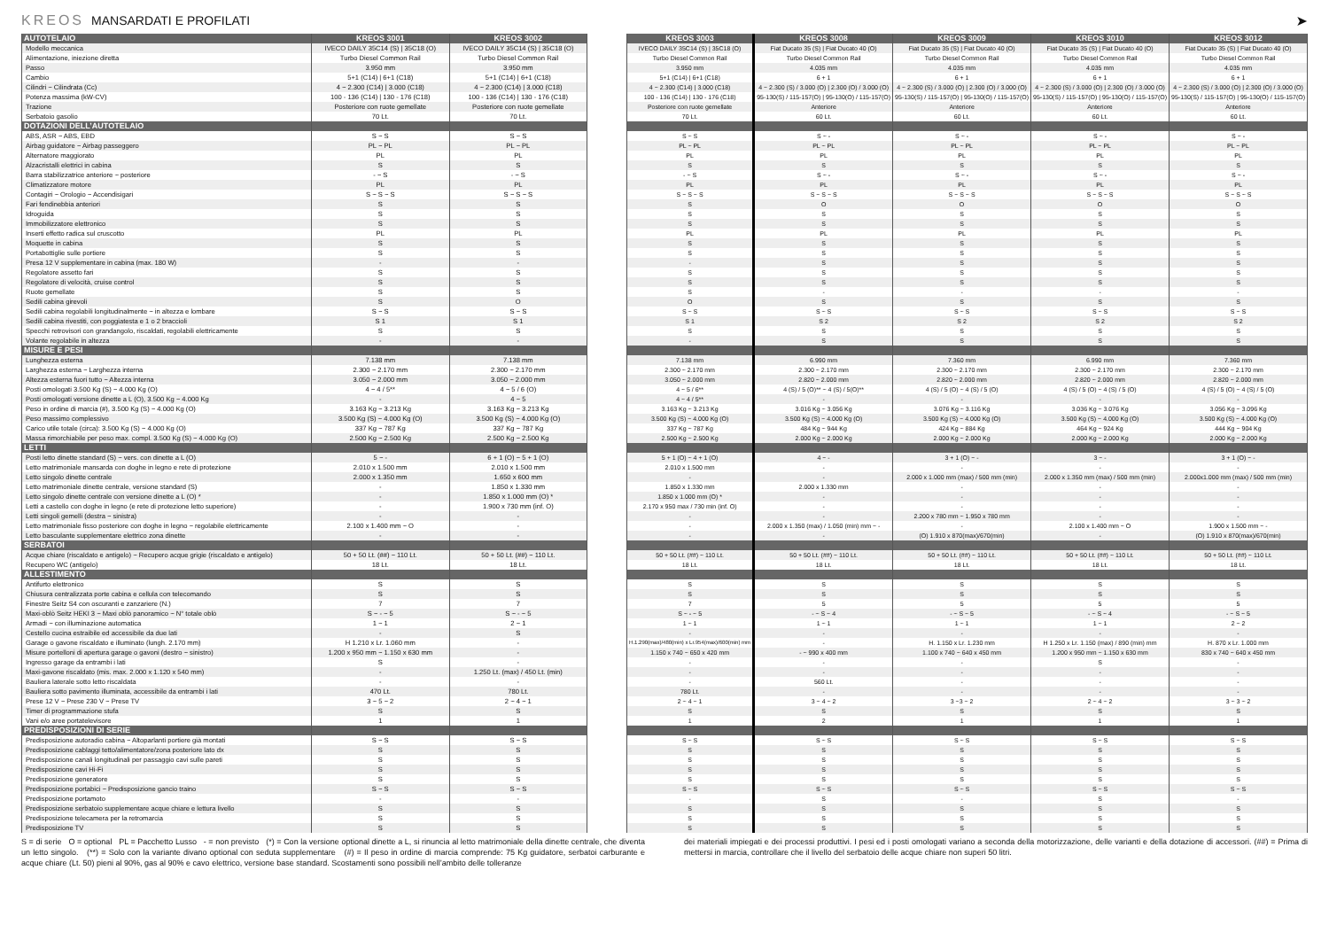KREOS MANSARDATI E PROFILATI ➤
| AUTOTELAIO | KREOS 3001 | KREOS 3002 |
| --- | --- | --- |
| Modello meccanica | IVECO DAILY 35C14 (S) / 35C18 (O) | IVECO DAILY 35C14 (S) / 35C18 (O) |
| Alimentazione, iniezione diretta | Turbo Diesel Common Rail | Turbo Diesel Common Rail |
| Passo | 3.950 mm | 3.950 mm |
| Cambio | 5+1 (C14) / 6+1 (C18) | 5+1 (C14) / 6+1 (C18) |
| Cilindri ~ Cilindrata (Cc) | 4 ~ 2.300 (C14) / 3.000 (C18) | 4 ~ 2.300 (C14) / 3.000 (C18) |
| Potenza massima (kW-CV) | 100 - 136 (C14) / 130 - 176 (C18) | 100 - 136 (C14) / 130 - 176 (C18) |
| Trazione | Posteriore con ruote gemellate | Posteriore con ruote gemellate |
| Serbatoio gasolio | 70 Lt. | 70 Lt. |
| DOTAZIONI DELL’AUTOTELAIO | | |
| ABS, ASR ~ ABS, EBD | S ~ S | S ~ S |
| Airbag guidatore ~ Airbag passeggero | PL ~ PL | PL ~ PL |
| Alternatore maggiorato | PL | PL |
| Alzacristalli elettrici in cabina | S | S |
| Barra stabilizzatrice anteriore ~ posteriore | - ~ S | - ~ S |
| Climatizzatore motore | PL | PL |
| Contagiri ~ Orologio ~ Accendisigari | S ~ S ~ S | S ~ S ~ S |
| Fari fendinebbia anteriori | S | S |
| Idroguida | S | S |
| Immobilizzatore elettronico | S | S |
| Inserti effetto radica sul cruscotto | PL | PL |
| Moquette in cabina | S | S |
| Portabottiglie sulle portiere | S | S |
| Presa 12 V supplementare in cabina (max. 180 W) | - | - |
| Regolatore assetto fari | S | S |
| Regolatore di velocità, cruise control | S | S |
| Ruote gemellate | S | S |
| Sedili cabina girevoli | S | O |
| Sedili cabina regolabili longitudinalmente ~ in altezza e lombare | S ~ S | S ~ S |
| Sedili cabina rivestiti, con poggiatesta e 1 o 2 braccioli | S 1 | S 1 |
| Specchi retrovisori con grandangolo, riscaldati, regolabili elettricamente | S | S |
| Volante regolabile in altezza | - | - |
| MISURE E PESI | | |
| Lunghezza esterna | 7.138 mm | 7.138 mm |
| Larghezza esterna ~ Larghezza interna | 2.300 ~ 2.170 mm | 2.300 ~ 2.170 mm |
| Altezza esterna fuori tutto ~ Altezza interna | 3.050 ~ 2.000 mm | 3.050 ~ 2.000 mm |
| Posti omologati 3.500 Kg (S) ~ 4.000 Kg (O) | 4 ~ 4 / 5** | 4 ~ 5 / 6 (O) |
| Posti omologati versione dinette a L (O), 3.500 Kg ~ 4.000 Kg | - | 4 ~ 5 |
| Peso in ordine di marcia (#), 3.500 Kg (S) ~ 4.000 Kg (O) | 3.163 Kg ~ 3.213 Kg | 3.163 Kg ~ 3.213 Kg |
| Peso massimo complessivo | 3.500 Kg (S) ~ 4.000 Kg (O) | 3.500 Kg (S) ~ 4.000 Kg (O) |
| Carico utile totale (circa): 3.500 Kg (S) ~ 4.000 Kg (O) | 337 Kg ~ 787 Kg | 337 Kg ~ 787 Kg |
| Massa rimorchiabile per peso max. compl. 3.500 Kg (S) ~ 4.000 Kg (O) | 2.500 Kg ~ 2.500 Kg | 2.500 Kg ~ 2.500 Kg |
| LETTI | | |
| Posti letto dinette standard (S) ~ vers. con dinette a L (O) | 5 ~ - | 6 + 1 (O) ~ 5 + 1 (O) |
| Letto matrimoniale mansarda con doghe in legno e rete di protezione | 2.010 x 1.500 mm | 2.010 x 1.500 mm |
| Letto singolo dinette centrale | 2.000 x 1.350 mm | 1.650 x 600 mm |
| Letto matrimoniale dinette centrale, versione standard (S) | - | 1.850 x 1.330 mm |
| Letto singolo dinette centrale con versione dinette a L (O) * | - | 1.850 x 1.000 mm (O) * |
| Letti a castello con doghe in legno (e rete di protezione letto superiore) | - | 1.900 x 730 mm (inf. O) |
| Letti singoli gemelli (destra ~ sinistra) | - | - |
| Letto matrimoniale fisso posteriore con doghe in legno ~ regolabile elettricamente | 2.100 x 1.400 mm ~ O | - |
| Letto basculante supplementare elettrico zona dinette | - | - |
| SERBATOI | | |
| Acque chiare (riscaldato e antigelo) ~ Recupero acque grigie (riscaldato e antigelo) | 50 + 50 Lt. (##) ~ 110 Lt. | 50 + 50 Lt. (##) ~ 110 Lt. |
| Recupero WC (antigelo) | 18 Lt. | 18 Lt. |
| ALLESTIMENTO | | |
| Antifurto elettronico | S | S |
| Chiusura centralizzata porte cabina e cellula con telecomando | S | S |
| Finestre Seitz S4 con oscuranti e zanzariere (N.) | 7 | 7 |
| Maxi-oblò Seitz HEKI 3 ~ Maxi oblò panoramico ~ N° totale oblò | S ~ - ~ 5 | S ~ - ~ 5 |
| Armadi ~ con illuminazione automatica | 1 ~ 1 | 2 ~ 1 |
| Cestello cucina estraibile ed accessibile da due lati | - | S |
| Garage o gavone riscaldato e illuminato (lungh. 2.170 mm) | H 1.210 x Lr. 1.060 mm | - |
| Misure portelloni di apertura garage o gavoni (destro ~ sinistro) | 1.200 x 950 mm ~ 1.150 x 630 mm | - |
| Ingresso garage da entrambi i lati | S | - |
| Maxi-gavone riscaldato (mis. max. 2.000 x 1.120 x 540 mm) | - | 1.250 Lt. (max) / 450 Lt. (min) |
| Bauliera laterale sotto letto riscaldata | - | - |
| Bauliera sotto pavimento illuminata, accessibile da entrambi i lati | 470 Lt. | 780 Lt. |
| Prese 12 V ~ Prese 230 V ~ Prese TV | 3 ~ 5 ~ 2 | 2 ~ 4 ~ 1 |
| Timer di programmazione stufa | S | S |
| Vani e/o aree portatelevisore | 1 | 1 |
| PREDISPOSIZIONI DI SERIE | | |
| Predisposizione autoradio cabina ~ Altoparlanti portiere già montati | S ~ S | S ~ S |
| Predisposizione cablaggi tetto/alimentatore/zona posteriore lato dx | S | S |
| Predisposizione canali longitudinali per passaggio cavi sulle pareti | S | S |
| Predisposizione cavi Hi-Fi | S | S |
| Predisposizione generatore | S | S |
| Predisposizione portabici ~ Predisposizione gancio traino | S ~ S | S ~ S |
| Predisposizione portamoto | - | - |
| Predisposizione serbatoio supplementare acque chiare e lettura livello | S | S |
| Predisposizione telecamera per la retromarcia | S | S |
| Predisposizione TV | S | S |
| KREOS 3003 | KREOS 3008 | KREOS 3009 | KREOS 3010 | KREOS 3012 |
| --- | --- | --- | --- | --- |
| IVECO DAILY 35C14 (S) / 35C18 (O) | Fiat Ducato 35 (S) / Fiat Ducato 40 (O) | Fiat Ducato 35 (S) / Fiat Ducato 40 (O) | Fiat Ducato 35 (S) / Fiat Ducato 40 (O) | Fiat Ducato 35 (S) / Fiat Ducato 40 (O) |
| Turbo Diesel Common Rail | Turbo Diesel Common Rail | Turbo Diesel Common Rail | Turbo Diesel Common Rail | Turbo Diesel Common Rail |
| 3.950 mm | 4.035 mm | 4.035 mm | 4.035 mm | 4.035 mm |
| 5+1 (C14) / 6+1 (C18) | 6 + 1 | 6 + 1 | 6 + 1 | 6 + 1 |
| 4 ~ 2.300 (C14) / 3.000 (C18) | 4 ~ 2.300 (S) / 3.000 (O) / 2.300 (O) / 3.000 (O) | 4 ~ 2.300 (S) / 3.000 (O) / 2.300 (O) / 3.000 (O) | 4 ~ 2.300 (S) / 3.000 (O) / 2.300 (O) / 3.000 (O) | 4 ~ 2.300 (S) / 3.000 (O) / 2.300 (O) / 3.000 (O) |
| 100 - 136 (C14) / 130 - 176 (C18) | 95-130(S) / 115-157(O) / 95-130(O) / 115-157(O) | 95-130(S) / 115-157(O) / 95-130(O) / 115-157(O) | 95-130(S) / 115-157(O) / 95-130(O) / 115-157(O) | 95-130(S) / 115-157(O) / 95-130(O) / 115-157(O) |
| Posteriore con ruote gemellate | Anteriore | Anteriore | Anteriore | Anteriore |
| 70 Lt. | 60 Lt. | 60 Lt. | 60 Lt. | 60 Lt. |
| S ~ S | S ~ - | S ~ - | S ~ - | S ~ - |
| PL ~ PL | PL ~ PL | PL ~ PL | PL ~ PL | PL ~ PL |
| PL | PL | PL | PL | PL |
| S | S | S | S | S |
| - ~ S | S ~ - | S ~ - | S ~ - | S ~ - |
| PL | PL | PL | PL | PL |
| S ~ S ~ S | S ~ S ~ S | S ~ S ~ S | S ~ S ~ S | S ~ S ~ S |
| S | O | O | O | O |
| S | S | S | S | S |
| S | S | S | S | S |
| PL | PL | PL | PL | PL |
| S | S | S | S | S |
| S | S | S | S | S |
| - | S | S | S | S |
| S | S | S | S | S |
| S | S | S | S | S |
| S | - | - | - | - |
| O | S | S | S | S |
| S ~ S | S ~ S | S ~ S | S ~ S | S ~ S |
| S 1 | S 2 | S 2 | S 2 | S 2 |
| S | S | S | S | S |
| - | S | S | S | S |
| 7.138 mm | 6.990 mm | 7.360 mm | 6.990 mm | 7.360 mm |
| 2.300 ~ 2.170 mm | 2.300 ~ 2.170 mm | 2.300 ~ 2.170 mm | 2.300 ~ 2.170 mm | 2.300 ~ 2.170 mm |
| 3.050 ~ 2.000 mm | 2.820 ~ 2.000 mm | 2.820 ~ 2.000 mm | 2.820 ~ 2.000 mm | 2.820 ~ 2.000 mm |
| 4 ~ 5 / 6** | 4 (S) / 5 (O)** ~ 4 (S) / 5(O)** | 4 (S) / 5 (O) ~ 4 (S) / 5 (O) | 4 (S) / 5 (O) ~ 4 (S) / 5 (O) | 4 (S) / 5 (O) ~ 4 (S) / 5 (O) |
| 4 ~ 4 / 5** | - | - | - | - |
| 3.163 Kg ~ 3.213 Kg | 3.016 Kg ~ 3.056 Kg | 3.076 Kg ~ 3.116 Kg | 3.036 Kg ~ 3.076 Kg | 3.056 Kg ~ 3.096 Kg |
| 3.500 Kg (S) ~ 4.000 Kg (O) | 3.500 Kg (S) ~ 4.000 Kg (O) | 3.500 Kg (S) ~ 4.000 Kg (O) | 3.500 Kg (S) ~ 4.000 Kg (O) | 3.500 Kg (S) ~ 4.000 Kg (O) |
| 337 Kg ~ 787 Kg | 484 Kg ~ 944 Kg | 424 Kg ~ 884 Kg | 464 Kg ~ 924 Kg | 444 Kg ~ 904 Kg |
| 2.500 Kg ~ 2.500 Kg | 2.000 Kg ~ 2.000 Kg | 2.000 Kg ~ 2.000 Kg | 2.000 Kg ~ 2.000 Kg | 2.000 Kg ~ 2.000 Kg |
| 5 + 1 (O) ~ 4 + 1 (O) | 4 ~ - | 3 + 1 (O) ~ - | 3 ~ - | 3 + 1 (O) ~ - |
| 2.010 x 1.500 mm | - | - | - | - |
| - | - | 2.000 x 1.000 mm (max) / 500 mm (min) | 2.000 x 1.350 mm (max) / 500 mm (min) | 2.000x1.000 mm (max) / 500 mm (min) |
| 1.850 x 1.330 mm | 2.000 x 1.330 mm | - | - | - |
| 1.850 x 1.000 mm (O) * | - | - | - | - |
| 2.170 x 950 max / 730 min (inf. O) | - | - | - | - |
| - | - | 2.200 x 780 mm ~ 1.950 x 780 mm | - | - |
| - | 2.000 x 1.350 (max) / 1.050 (min) mm ~ - | - | 2.100 x 1.400 mm ~ O | 1.900 x 1.500 mm ~ - |
| - | - | (O) 1.910 x 870(max)/670(min) | - | (O) 1.910 x 870(max)/670(min) |
| 50 + 50 Lt. (##) ~ 110 Lt. | 50 + 50 Lt. (##) ~ 110 Lt. | 50 + 50 Lt. (##) ~ 110 Lt. | 50 + 50 Lt. (##) ~ 110 Lt. | 50 + 50 Lt. (##) ~ 110 Lt. |
| 18 Lt. | 18 Lt. | 18 Lt. | 18 Lt. | 18 Lt. |
| S | S | S | S | S |
| S | S | S | S | S |
| 7 | 5 | 5 | 5 | 5 |
| S ~ - ~ 5 | - ~ S ~ 4 | - ~ S ~ 5 | - ~ S ~ 4 | - ~ S ~ 5 |
| 1 ~ 1 | 1 ~ 1 | 1 ~ 1 | 1 ~ 1 | 2 ~ 2 |
| - | - | - | - | - |
| H.1.290(max)/480(min) x Lr.954(max)/600(min) mm | - | H. 1.150 x Lr. 1.230 mm | H 1.250 x Lr. 1.150 (max) / 890 (min) mm | H. 870 x Lr. 1.000 mm |
| 1.150 x 740 ~ 650 x 420 mm | - ~ 990 x 400 mm | 1.100 x 740 ~ 640 x 450 mm | 1.200 x 950 mm ~ 1.150 x 630 mm | 830 x 740 ~ 640 x 450 mm |
| - | - | - | S | - |
| - | - | - | - | - |
| - | 560 Lt. | - | - | - |
| 780 Lt. | - | - | - | - |
| 2 ~ 4 ~ 1 | 3 ~ 4 ~ 2 | 3 ~3 ~ 2 | 2 ~ 4 ~ 2 | 3 ~ 3 ~ 2 |
| S | S | S | S | S |
| 1 | 2 | 1 | 1 | 1 |
| S ~ S | S ~ S | S ~ S | S ~ S | S ~ S |
| S | S | S | S | S |
| S | S | S | S | S |
| S | S | S | S | S |
| S | S | S | S | S |
| S ~ S | S ~ S | S ~ S | S ~ S | S ~ S |
| - | S | - | S | - |
| S | S | S | S | S |
| S | S | S | S | S |
| S | S | S | S | S |
S = di serie O = optional PL = Pacchetto Lusso - = non previsto (*) = Con la versione optional dinette a L, si rinuncia al letto matrimoniale della dinette centrale, che diventa un letto singolo. (**) = Solo con la variante divano optional con seduta supplementare (#) = Il peso in ordine di marcia comprende: 75 Kg guidatore, serbatoi carburante e acque chiare (Lt. 50) pieni al 90%, gas al 90% e cavo elettrico, versione base standard. Scostamenti sono possibili nell’ambito delle tolleranze
dei materiali impiegati e dei processi produttivi. I pesi ed i posti omologati variano a seconda della motorizzazione, delle varianti e della dotazione di accessori. (##) = Prima di mettersi in marcia, controllare che il livello del serbatoio delle acque chiare non superi 50 litri.